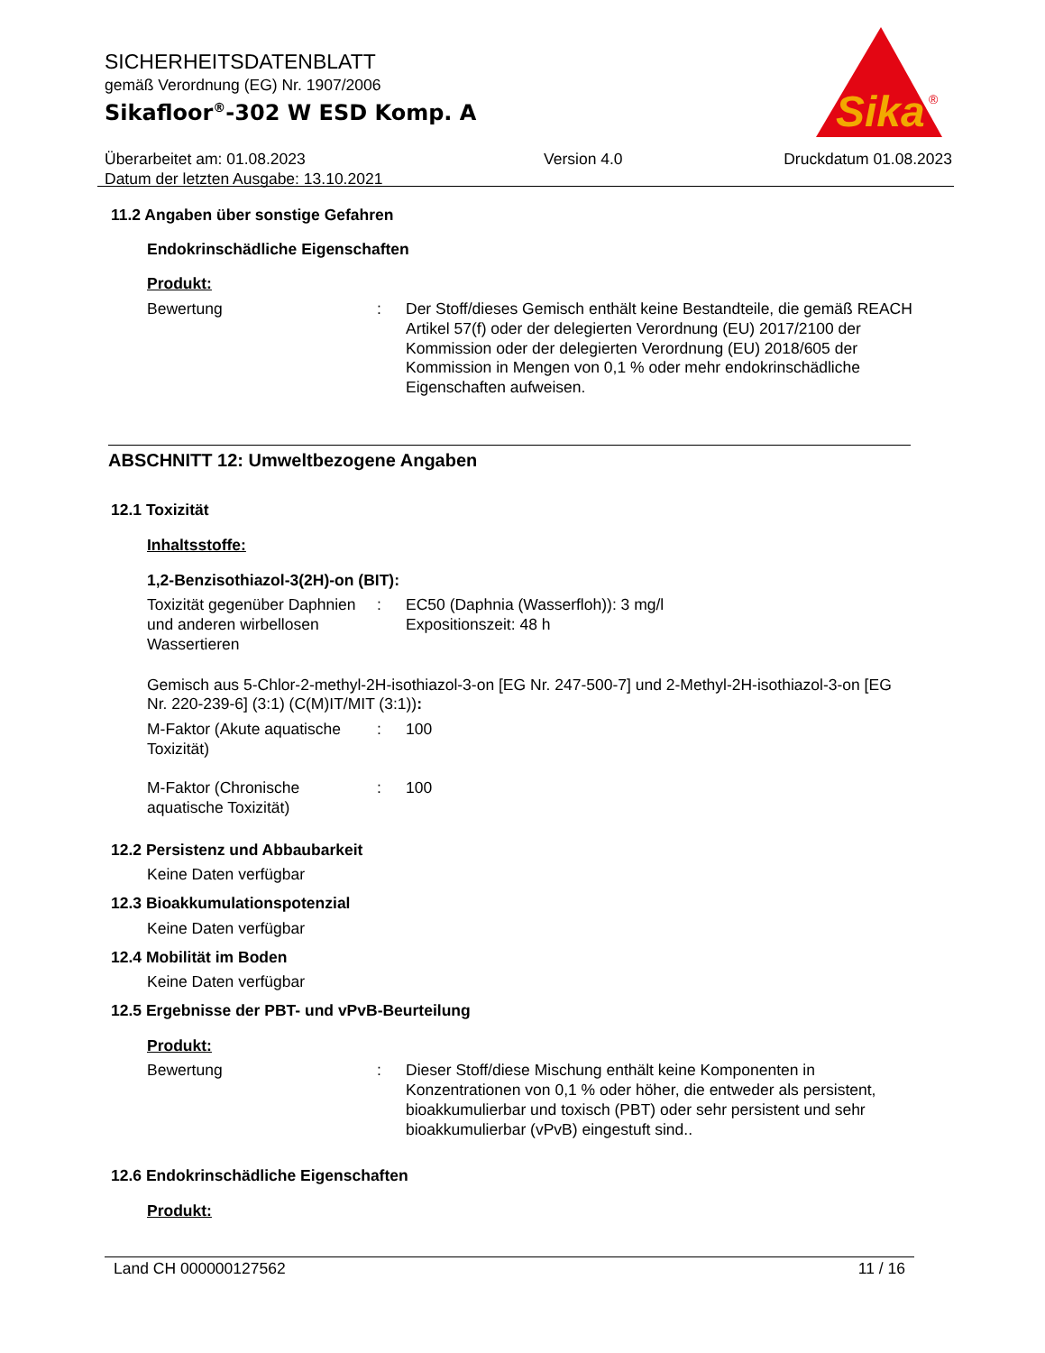Sika
®
SICHERHEITSDATENBLATT
gemäß Verordnung (EG) Nr. 1907/2006
Sikafloor<sup>®</sup>-302 W ESD Komp. A
Überarbeitet am: 01.08.2023
Datum der letzten Ausgabe: 13.10.2021
Version 4.0 Druckdatum 01.08.2023
11.2 Angaben über sonstige Gefahren
Endokrinschädliche Eigenschaften
Produkt:
Bewertung : Der Stoff/dieses Gemisch enthält keine Bestandteile, die gemäß REACH Artikel 57(f) oder der delegierten Verordnung (EU) 2017/2100 der Kommission oder der delegierten Verordnung (EU) 2018/605 der Kommission in Mengen von 0,1 % oder mehr endokrinschädliche Eigenschaften aufweisen.
ABSCHNITT 12: Umweltbezogene Angaben
12.1 Toxizität
Inhaltsstoffe:
1,2-Benzisothiazol-3(2H)-on (BIT):
Toxizität gegenüber Daphnien und anderen wirbellosen Wassertieren
: EC50 (Daphnia (Wasserfloh)): 3 mg/l
Expositionszeit: 48 h
Gemisch aus 5-Chlor-2-methyl-2H-isothiazol-3-on [EG Nr. 247-500-7] und 2-Methyl-2H-isothiazol-3-on [EG Nr. 220-239-6] (3:1) (C(M)IT/MIT (3:1)):
M-Faktor (Akute aquatische Toxizität)
: 100
M-Faktor (Chronische aquatische Toxizität)
: 100
12.2 Persistenz und Abbaubarkeit
Keine Daten verfügbar
12.3 Bioakkumulationspotenzial
Keine Daten verfügbar
12.4 Mobilität im Boden
Keine Daten verfügbar
12.5 Ergebnisse der PBT- und vPvB-Beurteilung
Produkt:
Bewertung : Dieser Stoff/diese Mischung enthält keine Komponenten in Konzentrationen von 0,1 % oder höher, die entweder als persistent, bioakkumulierbar und toxisch (PBT) oder sehr persistent und sehr bioakkumulierbar (vPvB) eingestuft sind..
12.6 Endokrinschädliche Eigenschaften
Produkt:
Land CH 000000127562 11 / 16